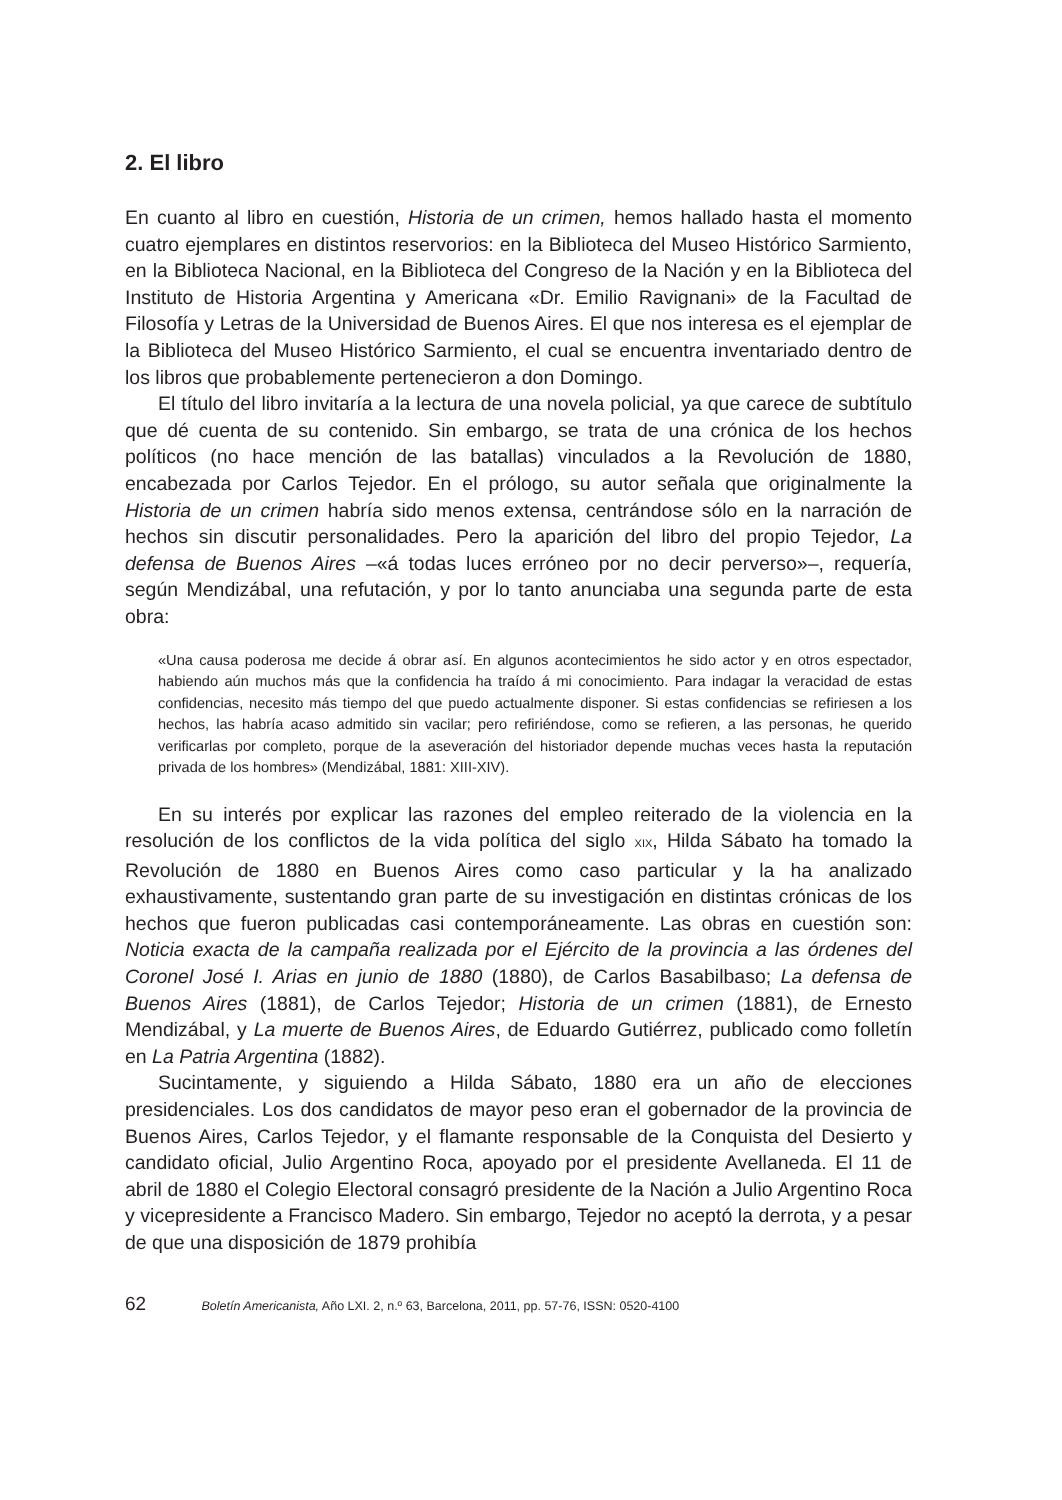2. El libro
En cuanto al libro en cuestión, Historia de un crimen, hemos hallado hasta el momento cuatro ejemplares en distintos reservorios: en la Biblioteca del Museo Histórico Sarmiento, en la Biblioteca Nacional, en la Biblioteca del Congreso de la Nación y en la Biblioteca del Instituto de Historia Argentina y Americana «Dr. Emilio Ravignani» de la Facultad de Filosofía y Letras de la Universidad de Buenos Aires. El que nos interesa es el ejemplar de la Biblioteca del Museo Histórico Sarmiento, el cual se encuentra inventariado dentro de los libros que probablemente pertenecieron a don Domingo.
El título del libro invitaría a la lectura de una novela policial, ya que carece de subtítulo que dé cuenta de su contenido. Sin embargo, se trata de una crónica de los hechos políticos (no hace mención de las batallas) vinculados a la Revolución de 1880, encabezada por Carlos Tejedor. En el prólogo, su autor señala que originalmente la Historia de un crimen habría sido menos extensa, centrándose sólo en la narración de hechos sin discutir personalidades. Pero la aparición del libro del propio Tejedor, La defensa de Buenos Aires –«á todas luces erróneo por no decir perverso»–, requería, según Mendizábal, una refutación, y por lo tanto anunciaba una segunda parte de esta obra:
«Una causa poderosa me decide á obrar así. En algunos acontecimientos he sido actor y en otros espectador, habiendo aún muchos más que la confidencia ha traído á mi conocimiento. Para indagar la veracidad de estas confidencias, necesito más tiempo del que puedo actualmente disponer. Si estas confidencias se refiriesen a los hechos, las habría acaso admitido sin vacilar; pero refiriéndose, como se refieren, a las personas, he querido verificarlas por completo, porque de la aseveración del historiador depende muchas veces hasta la reputación privada de los hombres» (Mendizábal, 1881: XIII-XIV).
En su interés por explicar las razones del empleo reiterado de la violencia en la resolución de los conflictos de la vida política del siglo XIX, Hilda Sábato ha tomado la Revolución de 1880 en Buenos Aires como caso particular y la ha analizado exhaustivamente, sustentando gran parte de su investigación en distintas crónicas de los hechos que fueron publicadas casi contemporáneamente. Las obras en cuestión son: Noticia exacta de la campaña realizada por el Ejército de la provincia a las órdenes del Coronel José I. Arias en junio de 1880 (1880), de Carlos Basabilbaso; La defensa de Buenos Aires (1881), de Carlos Tejedor; Historia de un crimen (1881), de Ernesto Mendizábal, y La muerte de Buenos Aires, de Eduardo Gutiérrez, publicado como folletín en La Patria Argentina (1882).
Sucintamente, y siguiendo a Hilda Sábato, 1880 era un año de elecciones presidenciales. Los dos candidatos de mayor peso eran el gobernador de la provincia de Buenos Aires, Carlos Tejedor, y el flamante responsable de la Conquista del Desierto y candidato oficial, Julio Argentino Roca, apoyado por el presidente Avellaneda. El 11 de abril de 1880 el Colegio Electoral consagró presidente de la Nación a Julio Argentino Roca y vicepresidente a Francisco Madero. Sin embargo, Tejedor no aceptó la derrota, y a pesar de que una disposición de 1879 prohibía
62 Boletín Americanista, Año LXI. 2, n.º 63, Barcelona, 2011, pp. 57-76, ISSN: 0520-4100